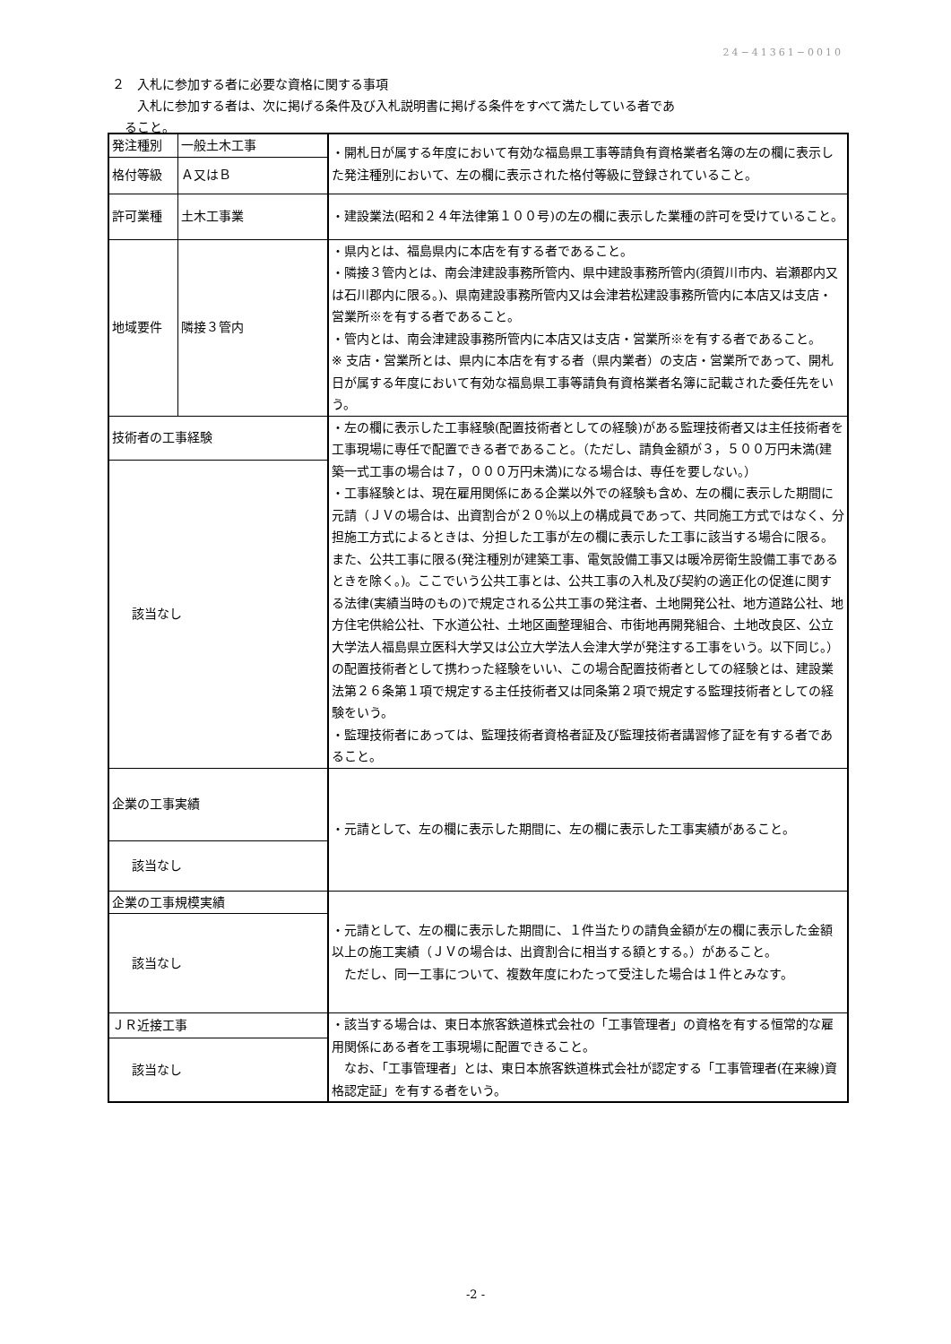24−41361−0010
２　入札に参加する者に必要な資格に関する事項
　　入札に参加する者は、次に掲げる条件及び入札説明書に掲げる条件をすべて満たしている者であ
　ること。
| 発注種別 | 一般土木工事 | ・開札日が属する年度において有効な福島県工事等請負有資格業者名簿の左の欄に表示した発注種別において、左の欄に表示された格付等級に登録されていること。 |
| 格付等級 | Ａ又はＢ | |
| 許可業種 | 土木工事業 | ・建設業法(昭和２４年法律第１００号)の左の欄に表示した業種の許可を受けていること。 |
| 地域要件 | 隣接３管内 | ・県内とは、福島県内に本店を有する者であること。 ・隣接３管内とは、南会津建設事務所管内、県中建設事務所管内(須賀川市内、岩瀬郡内又は石川郡内に限る。)、県南建設事務所管内又は会津若松建設事務所管内に本店又は支店・営業所※を有する者であること。 ・管内とは、南会津建設事務所管内に本店又は支店・営業所※を有する者であること。 ※ 支店・営業所とは、県内に本店を有する者（県内業者）の支店・営業所であって、開札日が属する年度において有効な福島県工事等請負有資格業者名簿に記載された委任先をいう。 |
| 技術者の工事経験 | | ・左の欄に表示した工事経験(配置技術者としての経験)がある監理技術者又は主任技術者を工事現場に専任で配置できる者であること。（ただし、請負金額が３，５００万円未満(建築一式工事の場合は７，０００万円未満)になる場合は、専任を要しない。） ・工事経験とは、現在雇用関係にある企業以外での経験も含め、左の欄に表示した期間に元請（ＪＶの場合は、出資割合が２０％以上の構成員であって、共同施工方式ではなく、分担施工方式によるときは、分担した工事が左の欄に表示した工事に該当する場合に限る。また、公共工事に限る(発注種別が建築工事、電気設備工事又は暖冷房衛生設備工事であるときを除く。)。ここでいう公共工事とは、公共工事の入札及び契約の適正化の促進に関する法律(実績当時のもの)で規定される公共工事の発注者、土地開発公社、地方道路公社、地方住宅供給公社、下水道公社、土地区画整理組合、市街地再開発組合、土地改良区、公立大学法人福島県立医科大学又は公立大学法人会津大学が発注する工事をいう。以下同じ。）の配置技術者として携わった経験をいい、この場合配置技術者としての経験とは、建設業法第２６条第１項で規定する主任技術者又は同条第２項で規定する監理技術者としての経験をいう。 ・監理技術者にあっては、監理技術者資格者証及び監理技術者講習修了証を有する者であること。 |
| 該当なし | | |
| 企業の工事実績 | | ・元請として、左の欄に表示した期間に、左の欄に表示した工事実績があること。 |
| 該当なし | | |
| 企業の工事規模実績 | | ・元請として、左の欄に表示した期間に、１件当たりの請負金額が左の欄に表示した金額以上の施工実績（ＪＶの場合は、出資割合に相当する額とする。）があること。 ただし、同一工事について、複数年度にわたって受注した場合は１件とみなす。 |
| 該当なし | | |
| ＪＲ近接工事 | | ・該当する場合は、東日本旅客鉄道株式会社の「工事管理者」の資格を有する恒常的な雇用関係にある者を工事現場に配置できること。 なお、「工事管理者」とは、東日本旅客鉄道株式会社が認定する「工事管理者(在来線)資格認定証」を有する者をいう。 |
| 該当なし | | |
-2 -